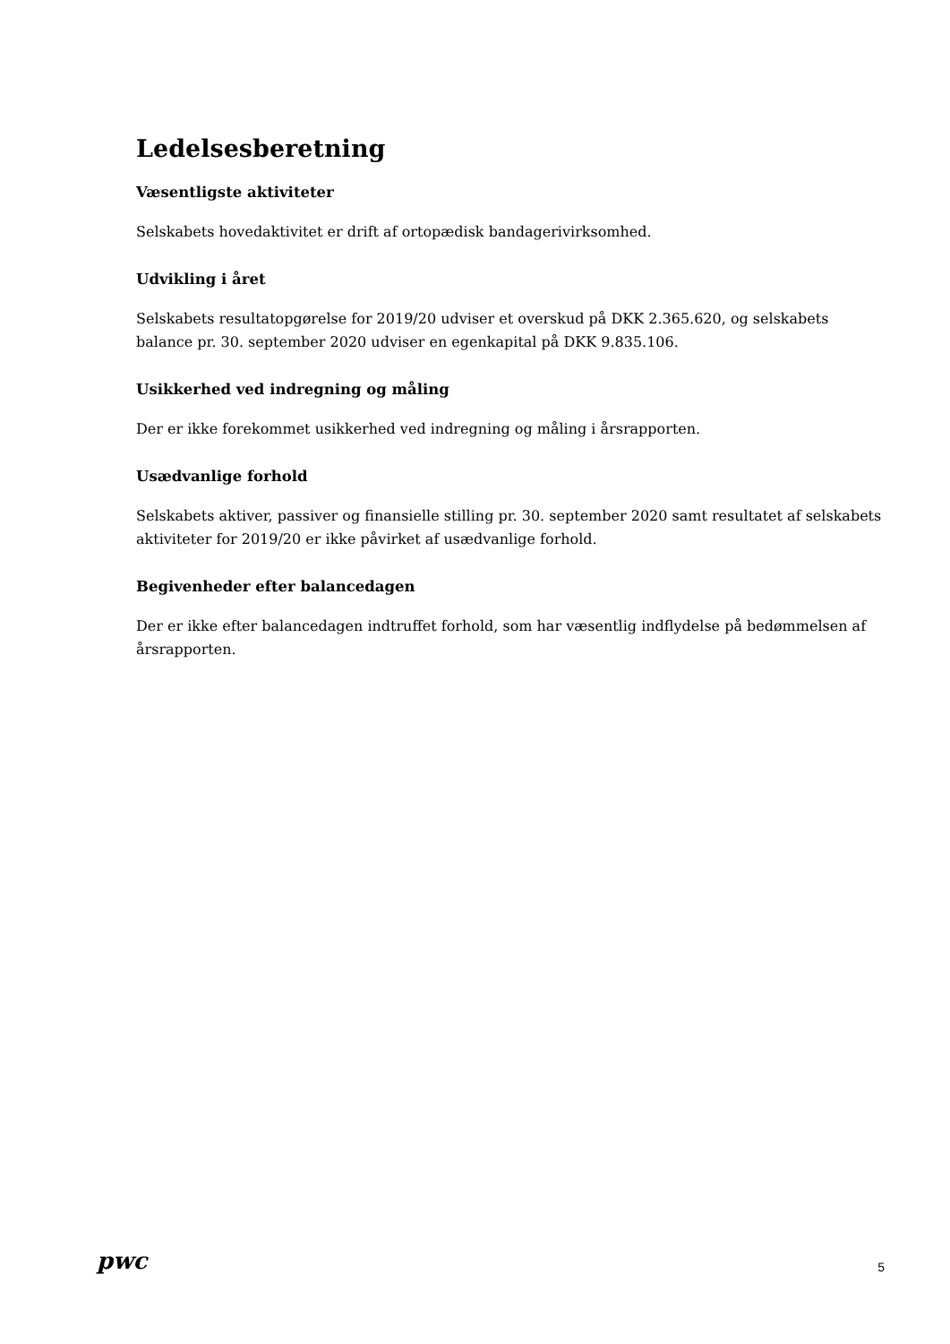Ledelsesberetning
Væsentligste aktiviteter
Selskabets hovedaktivitet er drift af ortopædisk bandagerivirksomhed.
Udvikling i året
Selskabets resultatopgørelse for 2019/20 udviser et overskud på DKK 2.365.620, og selskabets balance pr. 30. september 2020 udviser en egenkapital på DKK 9.835.106.
Usikkerhed ved indregning og måling
Der er ikke forekommet usikkerhed ved indregning og måling i årsrapporten.
Usædvanlige forhold
Selskabets aktiver, passiver og finansielle stilling pr. 30. september 2020 samt resultatet af selskabets aktiviteter for 2019/20 er ikke påvirket af usædvanlige forhold.
Begivenheder efter balancedagen
Der er ikke efter balancedagen indtruffet forhold, som har væsentlig indflydelse på bedømmelsen af årsrapporten.
pwc 5